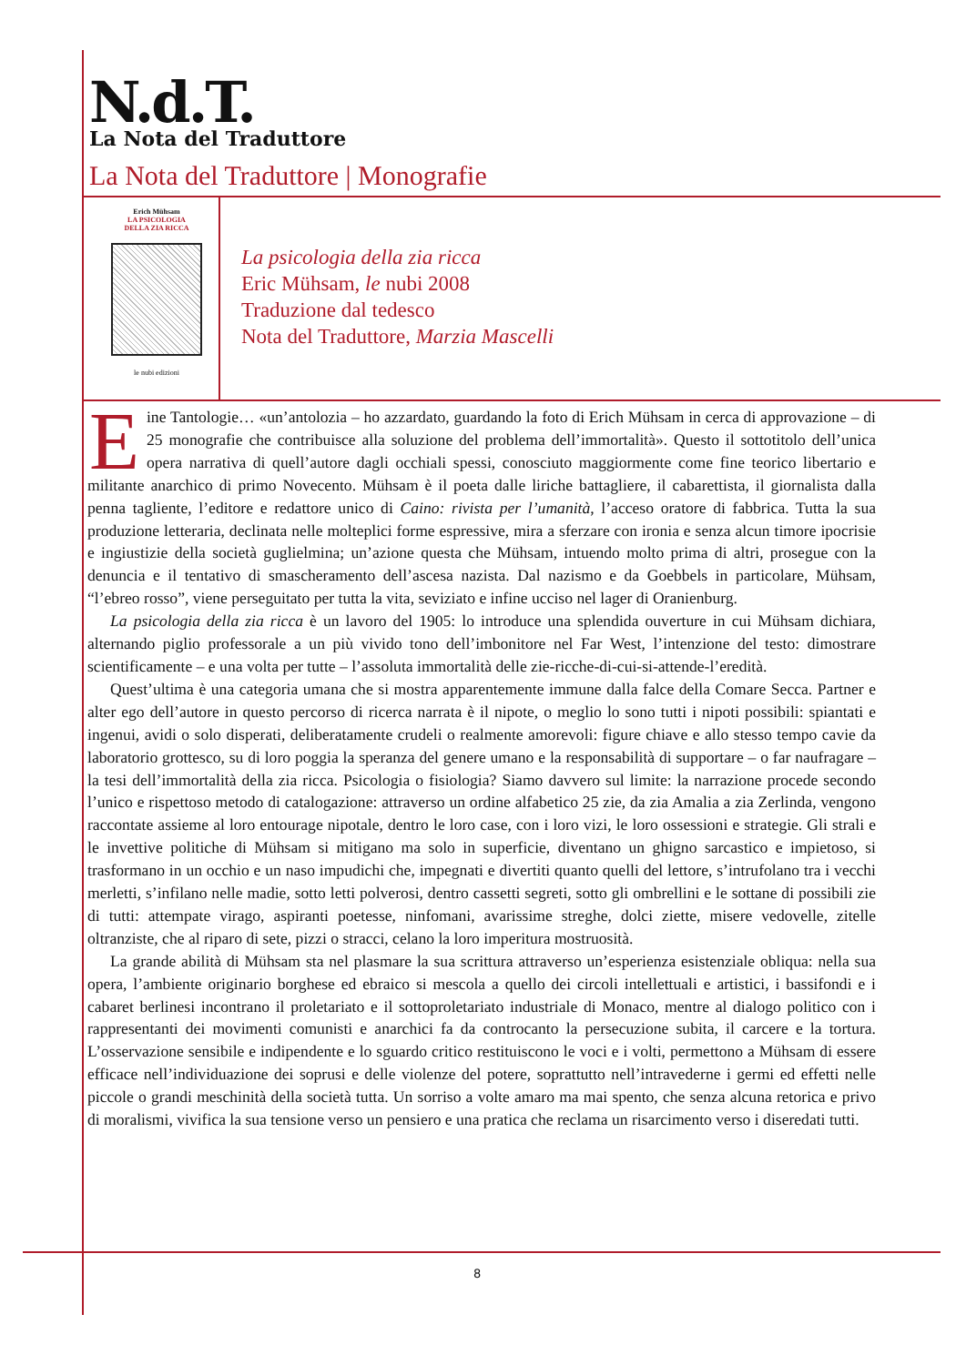N.d.T.
La Nota del Traduttore
La Nota del Traduttore | Monografie
Erich Mühsam
LA PSICOLOGIA
DELLA ZIA RICCA
le nubi edizioni
La psicologia della zia ricca
Eric Mühsam, le nubi 2008
Traduzione dal tedesco
Nota del Traduttore, Marzia Mascelli
Eine Tantologie… «un’antolozia – ho azzardato, guardando la foto di Erich Mühsam in cerca di approvazione – di 25 monografie che contribuisce alla soluzione del problema dell’immortalità». Questo il sottotitolo dell’unica opera narrativa di quell’autore dagli occhiali spessi, conosciuto maggiormente come fine teorico libertario e militante anarchico di primo Novecento. Mühsam è il poeta dalle liriche battagliere, il cabarettista, il giornalista dalla penna tagliente, l’editore e redattore unico di Caino: rivista per l’umanità, l’acceso oratore di fabbrica. Tutta la sua produzione letteraria, declinata nelle molteplici forme espressive, mira a sferzare con ironia e senza alcun timore ipocrisie e ingiustizie della società guglielmina; un’azione questa che Mühsam, intuendo molto prima di altri, prosegue con la denuncia e il tentativo di smascheramento dell’ascesa nazista. Dal nazismo e da Goebbels in particolare, Mühsam, “l’ebreo rosso”, viene perseguitato per tutta la vita, seviziato e infine ucciso nel lager di Oranienburg.
La psicologia della zia ricca è un lavoro del 1905: lo introduce una splendida ouverture in cui Mühsam dichiara, alternando piglio professorale a un più vivido tono dell’imbonitore nel Far West, l’intenzione del testo: dimostrare scientificamente – e una volta per tutte – l’assoluta immortalità delle zie-ricche-di-cui-si-attende-l’eredità.
Quest’ultima è una categoria umana che si mostra apparentemente immune dalla falce della Comare Secca. Partner e alter ego dell’autore in questo percorso di ricerca narrata è il nipote, o meglio lo sono tutti i nipoti possibili: spiantati e ingenui, avidi o solo disperati, deliberatamente crudeli o realmente amorevoli: figure chiave e allo stesso tempo cavie da laboratorio grottesco, su di loro poggia la speranza del genere umano e la responsabilità di supportare – o far naufragare – la tesi dell’immortalità della zia ricca. Psicologia o fisiologia? Siamo davvero sul limite: la narrazione procede secondo l’unico e rispettoso metodo di catalogazione: attraverso un ordine alfabetico 25 zie, da zia Amalia a zia Zerlinda, vengono raccontate assieme al loro entourage nipotale, dentro le loro case, con i loro vizi, le loro ossessioni e strategie. Gli strali e le invettive politiche di Mühsam si mitigano ma solo in superficie, diventano un ghigno sarcastico e impietoso, si trasformano in un occhio e un naso impudichi che, impegnati e divertiti quanto quelli del lettore, s’intrufolano tra i vecchi merletti, s’infilano nelle madie, sotto letti polverosi, dentro cassetti segreti, sotto gli ombrellini e le sottane di possibili zie di tutti: attempate virago, aspiranti poetesse, ninfomani, avarissime streghe, dolci ziette, misere vedovelle, zitelle oltranziste, che al riparo di sete, pizzi o stracci, celano la loro imperitura mostruosità.
La grande abilità di Mühsam sta nel plasmare la sua scrittura attraverso un’esperienza esistenziale obliqua: nella sua opera, l’ambiente originario borghese ed ebraico si mescola a quello dei circoli intellettuali e artistici, i bassifondi e i cabaret berlinesi incontrano il proletariato e il sottoproletariato industriale di Monaco, mentre al dialogo politico con i rappresentanti dei movimenti comunisti e anarchici fa da controcanto la persecuzione subita, il carcere e la tortura. L’osservazione sensibile e indipendente e lo sguardo critico restituiscono le voci e i volti, permettono a Mühsam di essere efficace nell’individuazione dei soprusi e delle violenze del potere, soprattutto nell’intravederne i germi ed effetti nelle piccole o grandi meschinità della società tutta. Un sorriso a volte amaro ma mai spento, che senza alcuna retorica e privo di moralismi, vivifica la sua tensione verso un pensiero e una pratica che reclama un risarcimento verso i diseredati tutti.
8